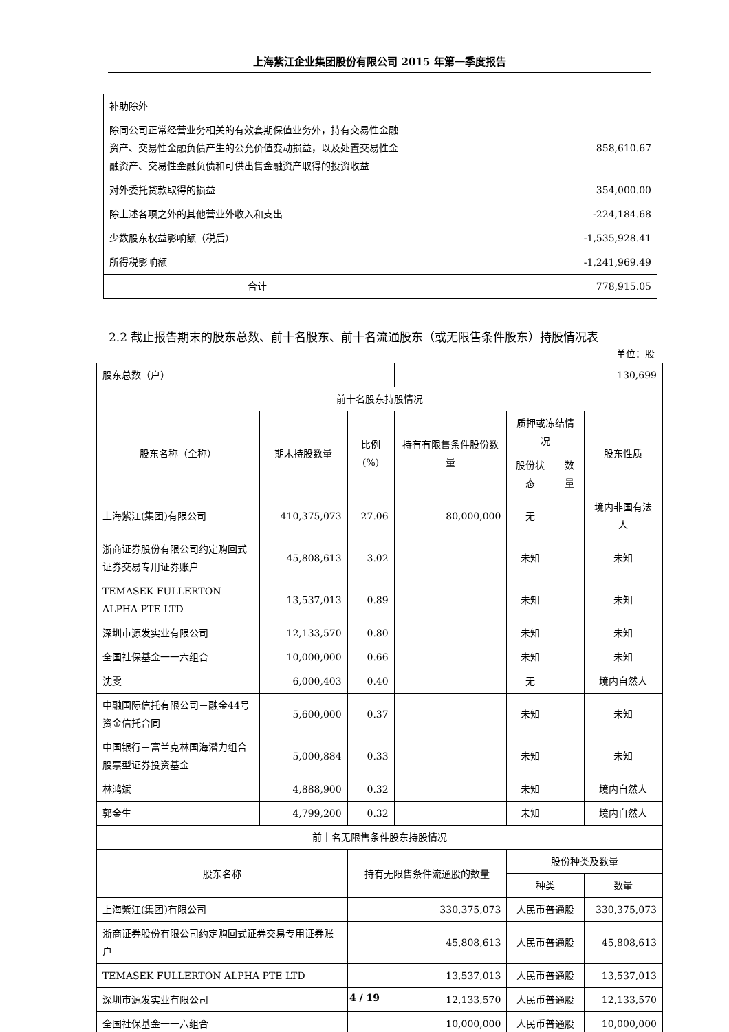上海紫江企业集团股份有限公司 2015 年第一季度报告
| 补助除外 | |
| 除同公司正常经营业务相关的有效套期保值业务外，持有交易性金融资产、交易性金融负债产生的公允价值变动损益，以及处置交易性金融资产、交易性金融负债和可供出售金融资产取得的投资收益 | 858,610.67 |
| 对外委托贷款取得的损益 | 354,000.00 |
| 除上述各项之外的其他营业外收入和支出 | -224,184.68 |
| 少数股东权益影响额（税后） | -1,535,928.41 |
| 所得税影响额 | -1,241,969.49 |
| 合计 | 778,915.05 |
2.2 截止报告期末的股东总数、前十名股东、前十名流通股东（或无限售条件股东）持股情况表
单位：股
| 股东总数（户） | | | 130,699 | | | | |
| 前十名股东持股情况 | | | | | | | |
| 股东名称（全称） | 期末持股数量 | 比例(%) | 持有有限售条件股份数量 | 质押或冻结情况 | | 股东性质 | |
| | | | | 股份状态 | 数量 | | |
| 上海紫江(集团)有限公司 | 410,375,073 | 27.06 | 80,000,000 | 无 | | 境内非国有法人 | |
| 浙商证券股份有限公司约定购回式证券交易专用证券账户 | 45,808,613 | 3.02 | | 未知 | | 未知 | |
| TEMASEK FULLERTON ALPHA PTE LTD | 13,537,013 | 0.89 | | 未知 | | 未知 | |
| 深圳市源发实业有限公司 | 12,133,570 | 0.80 | | 未知 | | 未知 | |
| 全国社保基金一一六组合 | 10,000,000 | 0.66 | | 未知 | | 未知 | |
| 沈雯 | 6,000,403 | 0.40 | | 无 | | 境内自然人 | |
| 中融国际信托有限公司－融金44号资金信托合同 | 5,600,000 | 0.37 | | 未知 | | 未知 | |
| 中国银行－富兰克林国海潜力组合股票型证券投资基金 | 5,000,884 | 0.33 | | 未知 | | 未知 | |
| 林鸿斌 | 4,888,900 | 0.32 | | 未知 | | 境内自然人 | |
| 郭金生 | 4,799,200 | 0.32 | | 未知 | | 境内自然人 | |
| 前十名无限售条件股东持股情况 | | | | | | | |
| 股东名称 | | 持有无限售条件流通股的数量 | | 股份种类及数量 | | | |
| | | | | 种类 | | 数量 | |
| 上海紫江(集团)有限公司 | | 330,375,073 | | 人民币普通股 | | 330,375,073 | |
| 浙商证券股份有限公司约定购回式证券交易专用证券账户 | | 45,808,613 | | 人民币普通股 | | 45,808,613 | |
| TEMASEK FULLERTON ALPHA PTE LTD | | 13,537,013 | | 人民币普通股 | | 13,537,013 | |
| 深圳市源发实业有限公司 | | 12,133,570 | | 人民币普通股 | | 12,133,570 | |
| 全国社保基金一一六组合 | | 10,000,000 | | 人民币普通股 | | 10,000,000 | |
4 / 19